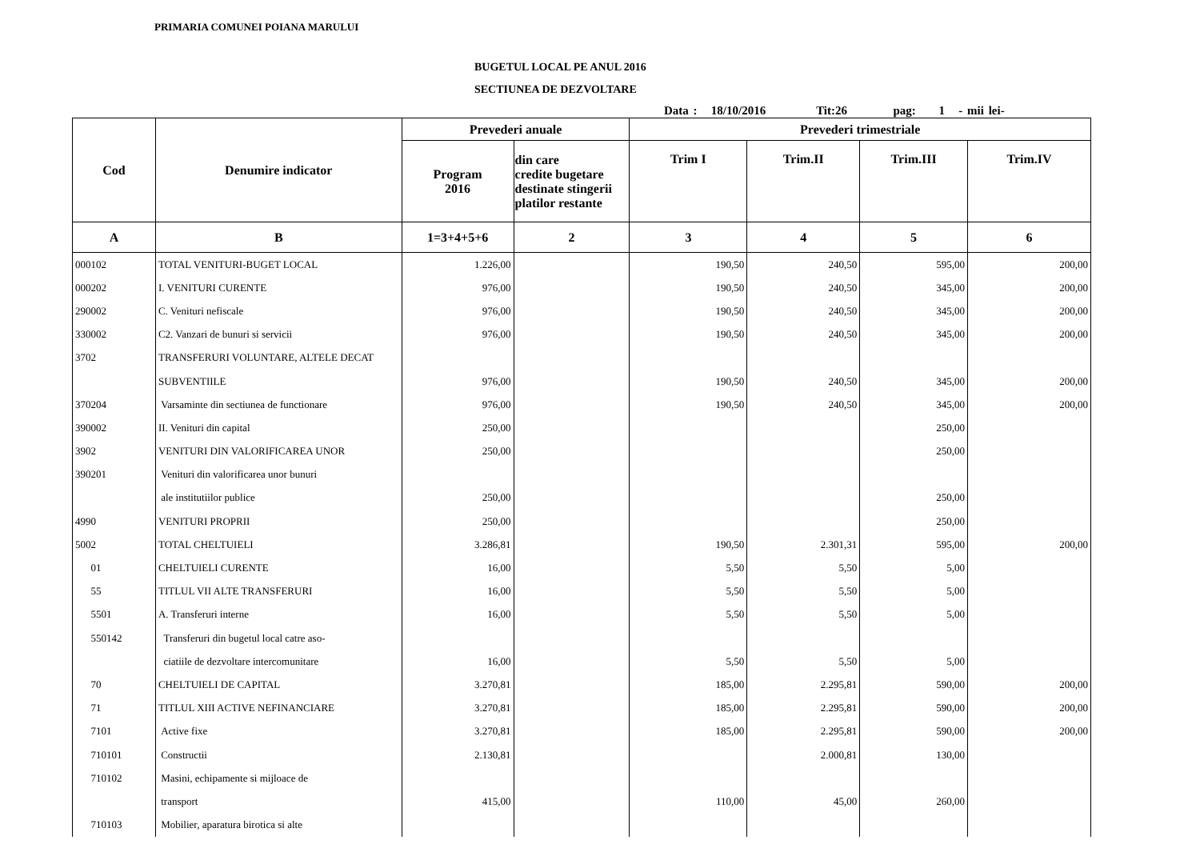PRIMARIA COMUNEI POIANA MARULUI
BUGETUL LOCAL PE ANUL 2016
SECTIUNEA DE DEZVOLTARE
Data : 18/10/2016 Tit:26 pag: 1 - mii lei-
| Cod | Denumire indicator | Prevederi anuale | | Prevederi trimestriale | | | |
| --- | --- | --- | --- | --- | --- | --- | --- |
| | | Program 2016 | din care credite bugetare destinate stingerii platilor restante | Trim I | Trim.II | Trim.III | Trim.IV |
| A | B | 1=3+4+5+6 | 2 | 3 | 4 | 5 | 6 |
| 000102 | TOTAL VENITURI-BUGET LOCAL | 1.226,00 | | 190,50 | 240,50 | 595,00 | 200,00 |
| 000202 | I. VENITURI CURENTE | 976,00 | | 190,50 | 240,50 | 345,00 | 200,00 |
| 290002 | C. Venituri nefiscale | 976,00 | | 190,50 | 240,50 | 345,00 | 200,00 |
| 330002 | C2. Vanzari de bunuri si servicii | 976,00 | | 190,50 | 240,50 | 345,00 | 200,00 |
| 3702 | TRANSFERURI VOLUNTARE, ALTELE DECAT | | | | | | |
| | SUBVENTIILE | 976,00 | | 190,50 | 240,50 | 345,00 | 200,00 |
| 370204 | Varsaminte din sectiunea de functionare | 976,00 | | 190,50 | 240,50 | 345,00 | 200,00 |
| 390002 | II. Venituri din capital | 250,00 | | | | 250,00 | |
| 3902 | VENITURI DIN VALORIFICAREA UNOR | 250,00 | | | | 250,00 | |
| 390201 | Venituri din valorificarea unor bunuri | | | | | | |
| | ale institutiilor publice | 250,00 | | | | 250,00 | |
| 4990 | VENITURI PROPRII | 250,00 | | | | 250,00 | |
| 5002 | TOTAL CHELTUIELI | 3.286,81 | | 190,50 | 2.301,31 | 595,00 | 200,00 |
| 01 | CHELTUIELI CURENTE | 16,00 | | 5,50 | 5,50 | 5,00 | |
| 55 | TITLUL VII ALTE TRANSFERURI | 16,00 | | 5,50 | 5,50 | 5,00 | |
| 5501 | A. Transferuri interne | 16,00 | | 5,50 | 5,50 | 5,00 | |
| 550142 | Transferuri din bugetul local catre aso- | | | | | | |
| | ciatiile de dezvoltare intercomunitare | 16,00 | | 5,50 | 5,50 | 5,00 | |
| 70 | CHELTUIELI DE CAPITAL | 3.270,81 | | 185,00 | 2.295,81 | 590,00 | 200,00 |
| 71 | TITLUL XIII ACTIVE NEFINANCIARE | 3.270,81 | | 185,00 | 2.295,81 | 590,00 | 200,00 |
| 7101 | Active fixe | 3.270,81 | | 185,00 | 2.295,81 | 590,00 | 200,00 |
| 710101 | Constructii | 2.130,81 | | | 2.000,81 | 130,00 | |
| 710102 | Masini, echipamente si mijloace de | | | | | | |
| | transport | 415,00 | | 110,00 | 45,00 | 260,00 | |
| 710103 | Mobilier, aparatura birotica si alte | | | | | | |